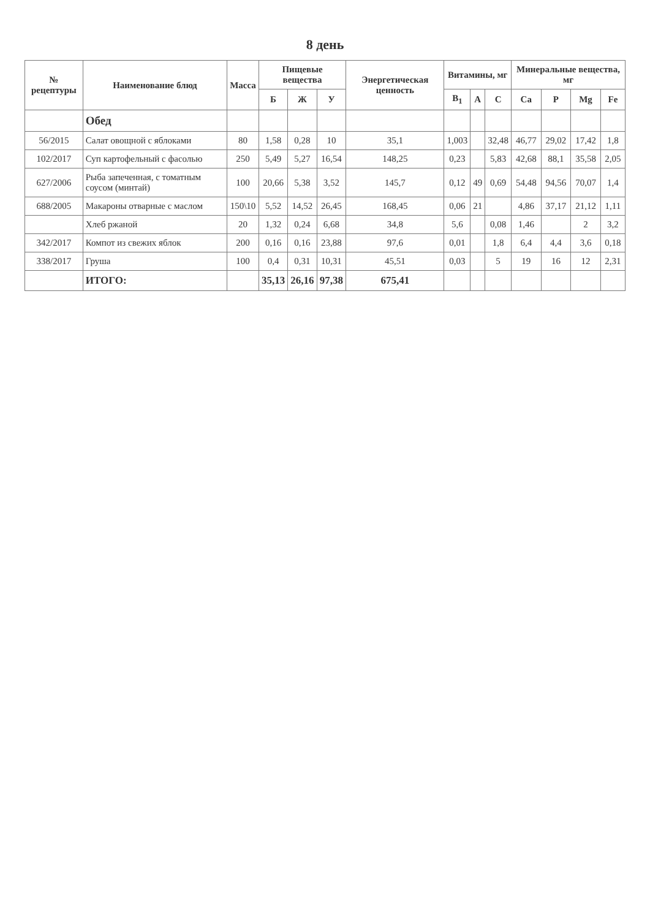8 день
| № рецептуры | Наименование блюд | Масса | Пищевые вещества | | | Энергетическая ценность | Витамины, мг | | | Минеральные вещества, мг | | | |
| --- | --- | --- | --- | --- | --- | --- | --- | --- | --- | --- | --- | --- | --- |
| | | | Б | Ж | У | | B<sub>1</sub> | A | C | Ca | P | Mg | Fe |
| | Обед | | | | | | | | | | | | |
| 56/2015 | Салат овощной с яблоками | 80 | 1,58 | 0,28 | 10 | 35,1 | 1,003 | | 32,48 | 46,77 | 29,02 | 17,42 | 1,8 |
| 102/2017 | Суп картофельный с фасолью | 250 | 5,49 | 5,27 | 16,54 | 148,25 | 0,23 | | 5,83 | 42,68 | 88,1 | 35,58 | 2,05 |
| 627/2006 | Рыба запеченная, с томатным соусом (минтай) | 100 | 20,66 | 5,38 | 3,52 | 145,7 | 0,12 | 49 | 0,69 | 54,48 | 94,56 | 70,07 | 1,4 |
| 688/2005 | Макароны отварные с маслом | 150\10 | 5,52 | 14,52 | 26,45 | 168,45 | 0,06 | 21 | | 4,86 | 37,17 | 21,12 | 1,11 |
| | Хлеб ржаной | 20 | 1,32 | 0,24 | 6,68 | 34,8 | 5,6 | | 0,08 | 1,46 | | 2 | 3,2 |
| 342/2017 | Компот из свежих яблок | 200 | 0,16 | 0,16 | 23,88 | 97,6 | 0,01 | | 1,8 | 6,4 | 4,4 | 3,6 | 0,18 |
| 338/2017 | Груша | 100 | 0,4 | 0,31 | 10,31 | 45,51 | 0,03 | | 5 | 19 | 16 | 12 | 2,31 |
| | ИТОГО: | | 35,13 | 26,16 | 97,38 | 675,41 | | | | | | | |